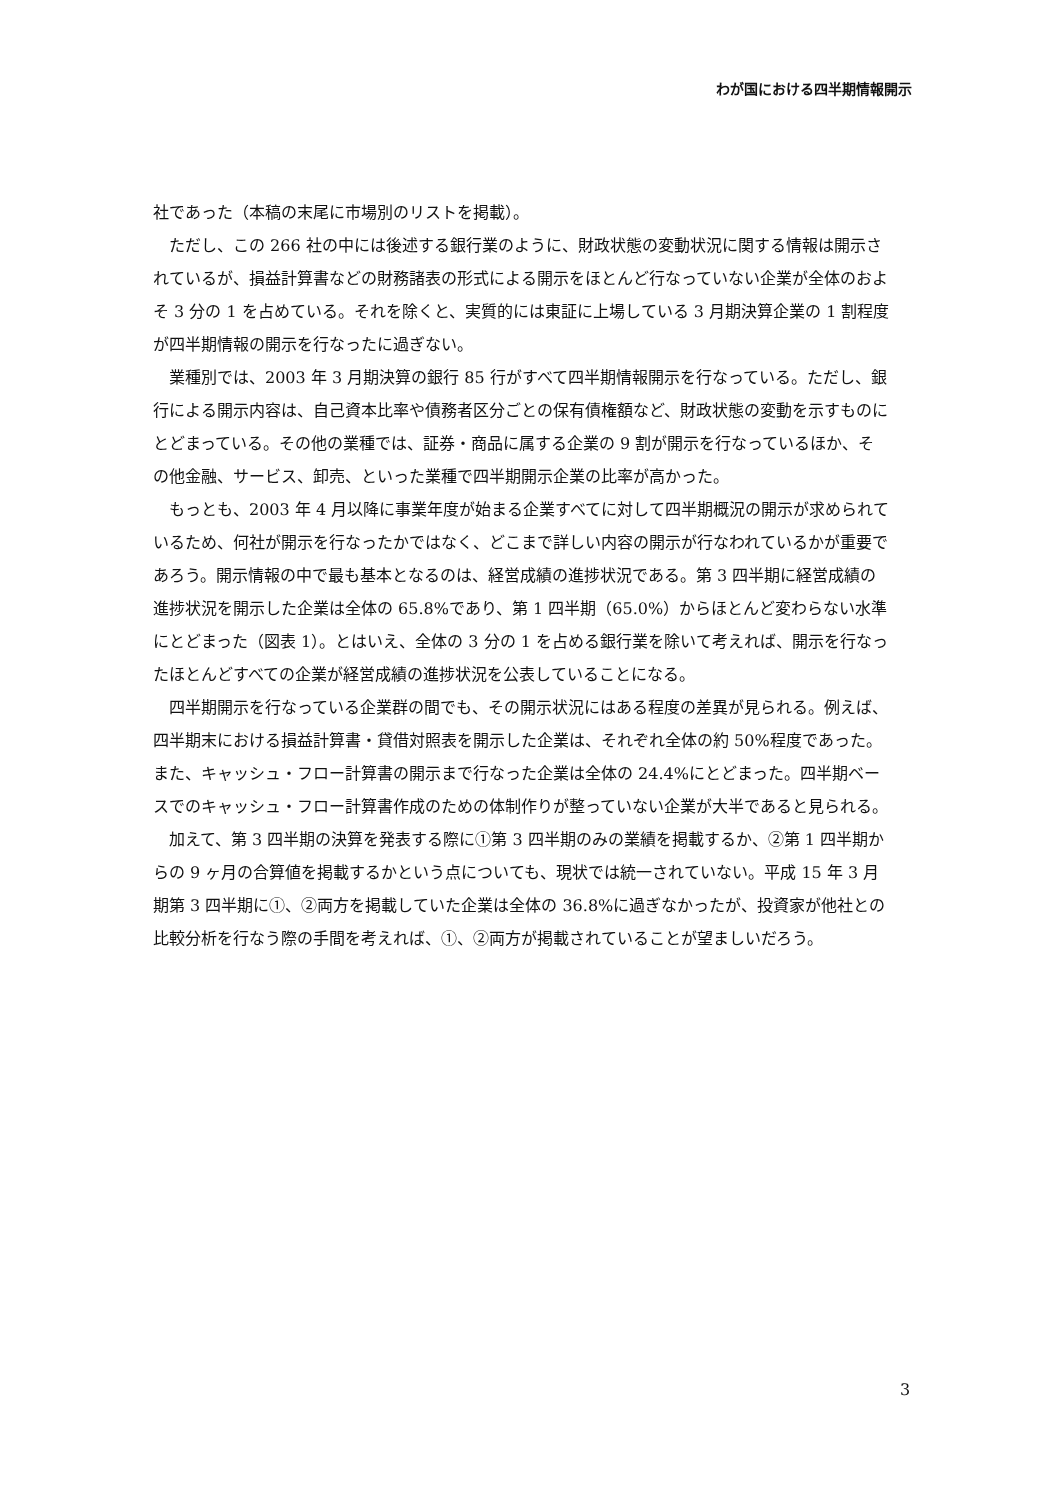わが国における四半期情報開示
社であった（本稿の末尾に市場別のリストを掲載）。
ただし、この 266 社の中には後述する銀行業のように、財政状態の変動状況に関する情報は開示されているが、損益計算書などの財務諸表の形式による開示をほとんど行なっていない企業が全体のおよそ 3 分の 1 を占めている。それを除くと、実質的には東証に上場している 3 月期決算企業の 1 割程度が四半期情報の開示を行なったに過ぎない。
業種別では、2003 年 3 月期決算の銀行 85 行がすべて四半期情報開示を行なっている。ただし、銀行による開示内容は、自己資本比率や債務者区分ごとの保有債権額など、財政状態の変動を示すものにとどまっている。その他の業種では、証券・商品に属する企業の 9 割が開示を行なっているほか、その他金融、サービス、卸売、といった業種で四半期開示企業の比率が高かった。
もっとも、2003 年 4 月以降に事業年度が始まる企業すべてに対して四半期概況の開示が求められているため、何社が開示を行なったかではなく、どこまで詳しい内容の開示が行なわれているかが重要であろう。開示情報の中で最も基本となるのは、経営成績の進捗状況である。第 3 四半期に経営成績の進捗状況を開示した企業は全体の 65.8%であり、第 1 四半期（65.0%）からほとんど変わらない水準にとどまった（図表 1）。とはいえ、全体の 3 分の 1 を占める銀行業を除いて考えれば、開示を行なったほとんどすべての企業が経営成績の進捗状況を公表していることになる。
四半期開示を行なっている企業群の間でも、その開示状況にはある程度の差異が見られる。例えば、四半期末における損益計算書・貸借対照表を開示した企業は、それぞれ全体の約 50%程度であった。また、キャッシュ・フロー計算書の開示まで行なった企業は全体の 24.4%にとどまった。四半期ベースでのキャッシュ・フロー計算書作成のための体制作りが整っていない企業が大半であると見られる。
加えて、第 3 四半期の決算を発表する際に①第 3 四半期のみの業績を掲載するか、②第 1 四半期からの 9 ヶ月の合算値を掲載するかという点についても、現状では統一されていない。平成 15 年 3 月期第 3 四半期に①、②両方を掲載していた企業は全体の 36.8%に過ぎなかったが、投資家が他社との比較分析を行なう際の手間を考えれば、①、②両方が掲載されていることが望ましいだろう。
3